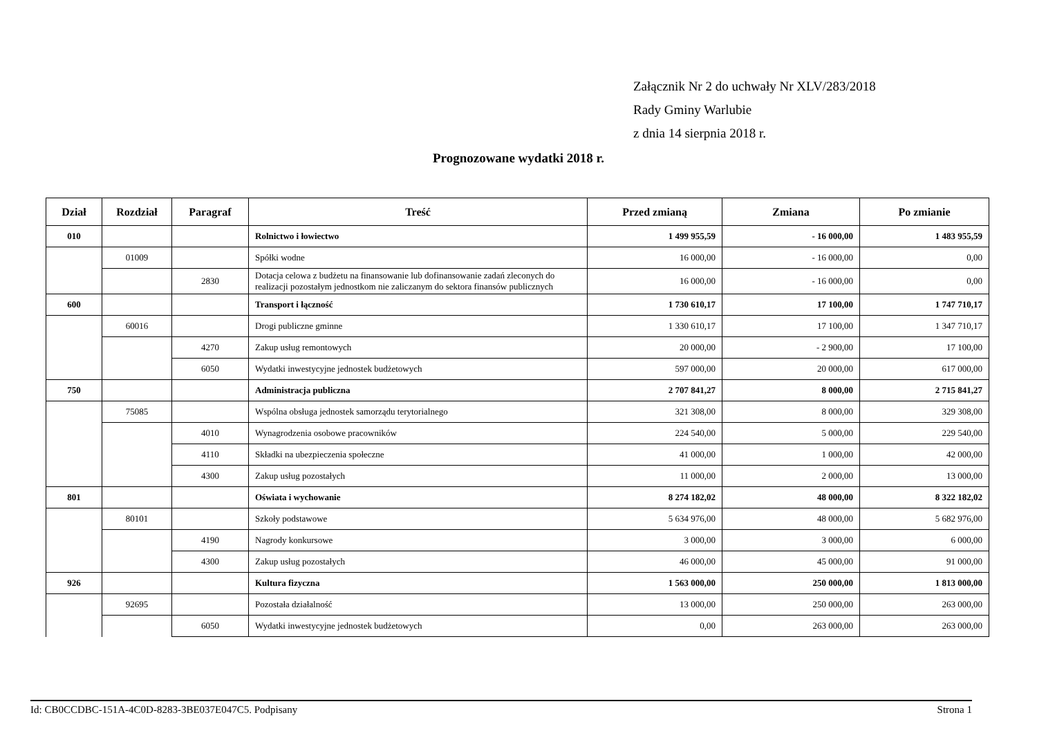Załącznik Nr 2 do uchwały Nr XLV/283/2018
Rady Gminy Warlubie
z dnia 14 sierpnia 2018 r.
Prognozowane wydatki 2018 r.
| Dział | Rozdział | Paragraf | Treść | Przed zmianą | Zmiana | Po zmianie |
| --- | --- | --- | --- | --- | --- | --- |
| 010 | | | Rolnictwo i łowiectwo | 1 499 955,59 | - 16 000,00 | 1 483 955,59 |
| | 01009 | | Spółki wodne | 16 000,00 | - 16 000,00 | 0,00 |
| | | 2830 | Dotacja celowa z budżetu na finansowanie lub dofinansowanie zadań zleconych do realizacji pozostałym jednostkom nie zaliczanym do sektora finansów publicznych | 16 000,00 | - 16 000,00 | 0,00 |
| 600 | | | Transport i łączność | 1 730 610,17 | 17 100,00 | 1 747 710,17 |
| | 60016 | | Drogi publiczne gminne | 1 330 610,17 | 17 100,00 | 1 347 710,17 |
| | | 4270 | Zakup usług remontowych | 20 000,00 | - 2 900,00 | 17 100,00 |
| | | 6050 | Wydatki inwestycyjne jednostek budżetowych | 597 000,00 | 20 000,00 | 617 000,00 |
| 750 | | | Administracja publiczna | 2 707 841,27 | 8 000,00 | 2 715 841,27 |
| | 75085 | | Wspólna obsługa jednostek samorządu terytorialnego | 321 308,00 | 8 000,00 | 329 308,00 |
| | | 4010 | Wynagrodzenia osobowe pracowników | 224 540,00 | 5 000,00 | 229 540,00 |
| | | 4110 | Składki na ubezpieczenia społeczne | 41 000,00 | 1 000,00 | 42 000,00 |
| | | 4300 | Zakup usług pozostałych | 11 000,00 | 2 000,00 | 13 000,00 |
| 801 | | | Oświata i wychowanie | 8 274 182,02 | 48 000,00 | 8 322 182,02 |
| | 80101 | | Szkoły podstawowe | 5 634 976,00 | 48 000,00 | 5 682 976,00 |
| | | 4190 | Nagrody konkursowe | 3 000,00 | 3 000,00 | 6 000,00 |
| | | 4300 | Zakup usług pozostałych | 46 000,00 | 45 000,00 | 91 000,00 |
| 926 | | | Kultura fizyczna | 1 563 000,00 | 250 000,00 | 1 813 000,00 |
| | 92695 | | Pozostała działalność | 13 000,00 | 250 000,00 | 263 000,00 |
| | | 6050 | Wydatki inwestycyjne jednostek budżetowych | 0,00 | 263 000,00 | 263 000,00 |
Id: CB0CCDBC-151A-4C0D-8283-3BE037E047C5. Podpisany Strona 1